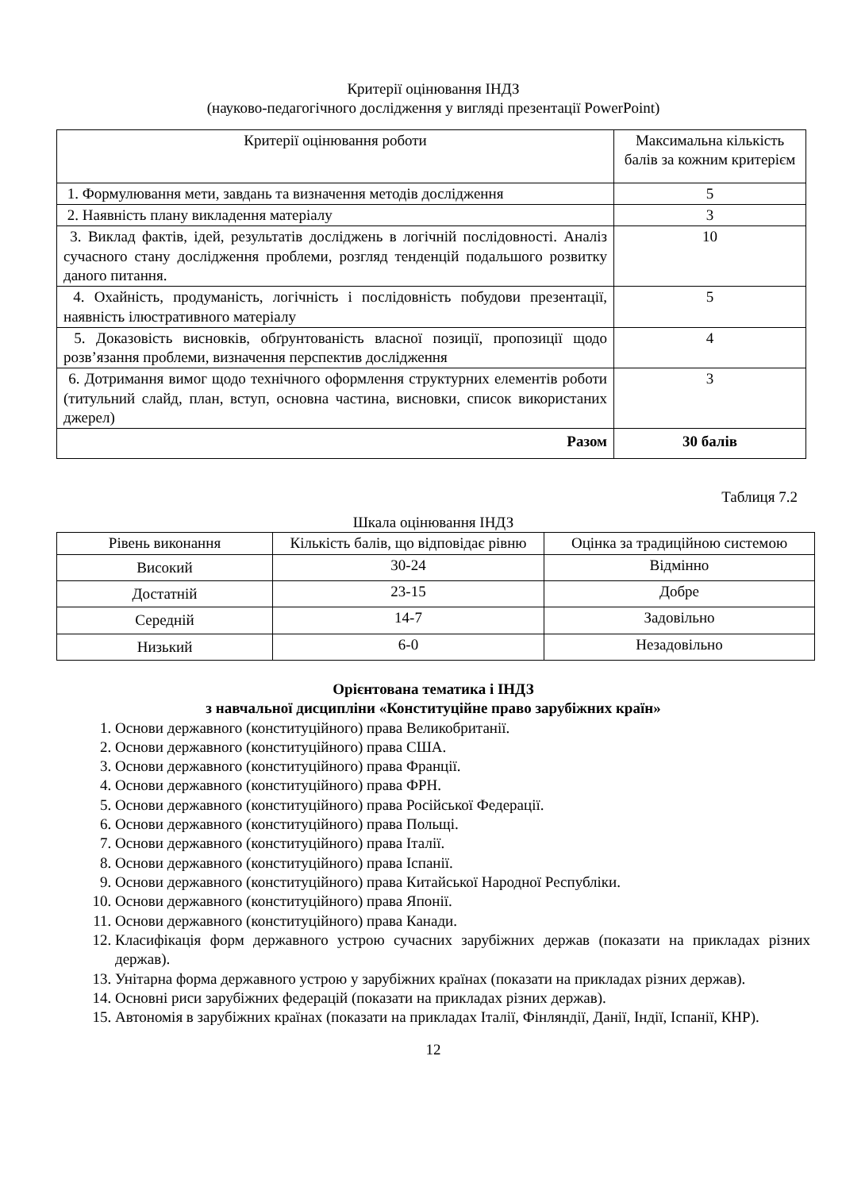Критерії оцінювання ІНДЗ
(науково-педагогічного дослідження у вигляді презентації PowerPoint)
| Критерії оцінювання роботи | Максимальна кількість балів за кожним критерієм |
| --- | --- |
| 1. Формулювання мети, завдань та визначення методів дослідження | 5 |
| 2. Наявність плану викладення матеріалу | 3 |
| 3. Виклад фактів, ідей, результатів досліджень в логічній послідовності. Аналіз сучасного стану дослідження проблеми, розгляд тенденцій подальшого розвитку даного питання. | 10 |
| 4. Охайність, продуманість, логічність і послідовність побудови презентації, наявність ілюстративного матеріалу | 5 |
| 5. Доказовість висновків, обґрунтованість власної позиції, пропозиції щодо розв’язання проблеми, визначення перспектив дослідження | 4 |
| 6. Дотримання вимог щодо технічного оформлення структурних елементів роботи (титульний слайд, план, вступ, основна частина, висновки, список використаних джерел) | 3 |
| Разом | 30 балів |
Таблиця 7.2
Шкала оцінювання ІНДЗ
| Рівень виконання | Кількість балів, що відповідає рівню | Оцінка за традиційною системою |
| --- | --- | --- |
| Високий | 30-24 | Відмінно |
| Достатній | 23-15 | Добре |
| Середній | 14-7 | Задовільно |
| Низький | 6-0 | Незадовільно |
Орієнтована тематика і ІНДЗ
з навчальної дисципліни «Конституційне право зарубіжних країн»
1. Основи державного (конституційного) права Великобританії.
2. Основи державного (конституційного) права США.
3. Основи державного (конституційного) права Франції.
4. Основи державного (конституційного) права ФРН.
5. Основи державного (конституційного) права Російської Федерації.
6. Основи державного (конституційного) права Польщі.
7. Основи державного (конституційного) права Італії.
8. Основи державного (конституційного) права Іспанії.
9. Основи державного (конституційного) права Китайської Народної Республіки.
10. Основи державного (конституційного) права Японії.
11. Основи державного (конституційного) права Канади.
12. Класифікація форм державного устрою сучасних зарубіжних держав (показати на прикладах різних держав).
13. Унітарна форма державного устрою у зарубіжних країнах (показати на прикладах різних держав).
14. Основні риси зарубіжних федерацій (показати на прикладах різних держав).
15. Автономія в зарубіжних країнах (показати на прикладах Італії, Фінляндії, Данії, Індії, Іспанії, КНР).
12